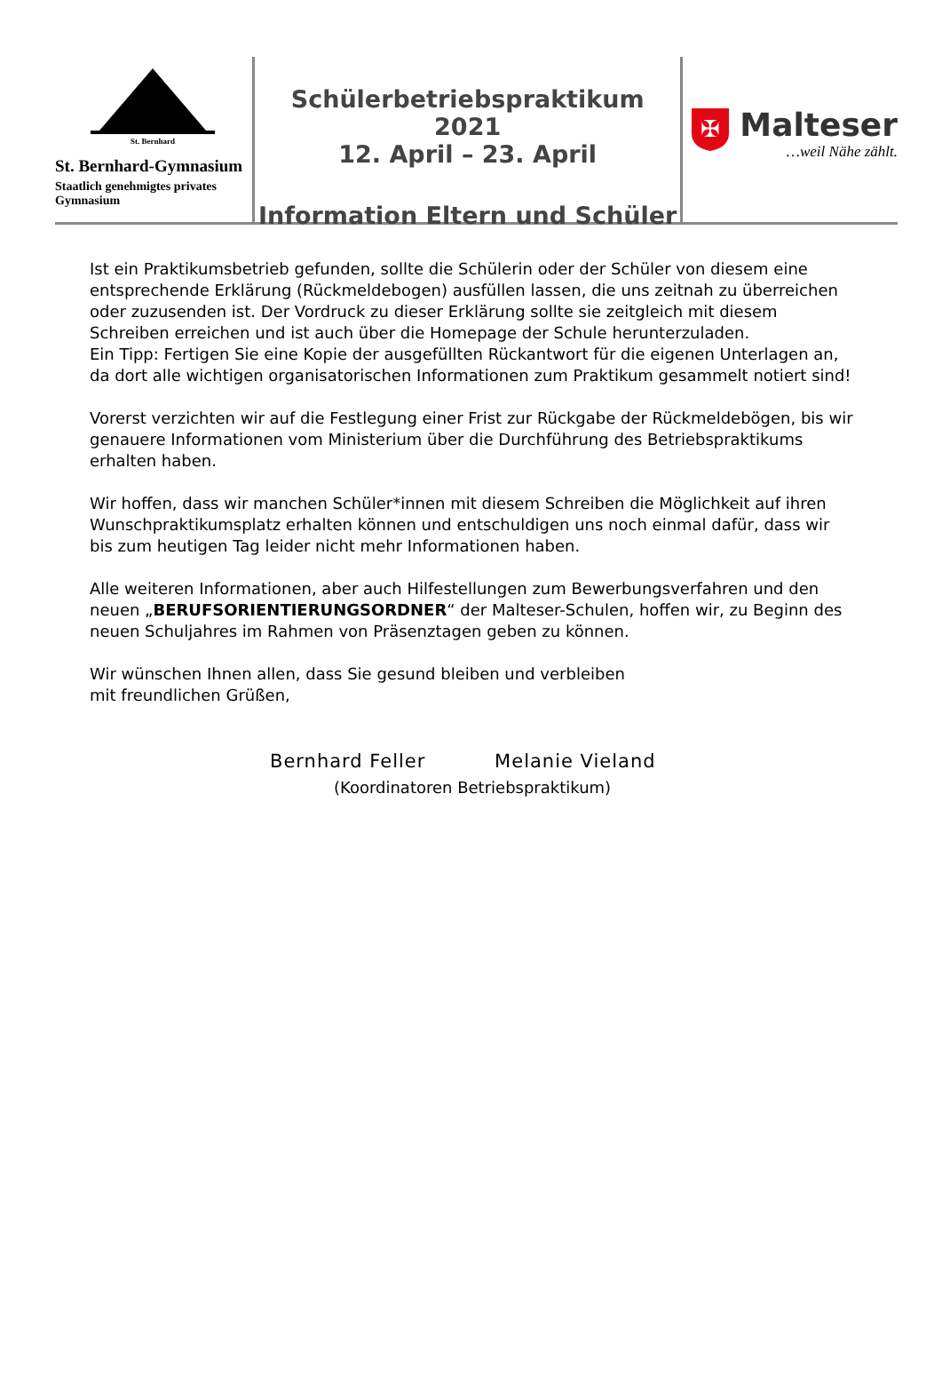St. Bernhard
St. Bernhard-Gymnasium
Staatlich genehmigtes privates Gymnasium
Schülerbetriebspraktikum 2021
12. April – 23. April
Information Eltern und Schüler
✠
Malteser
…weil Nähe zählt.
Ist ein Praktikumsbetrieb gefunden, sollte die Schülerin oder der Schüler von diesem eine entsprechende Erklärung (Rückmeldebogen) ausfüllen lassen, die uns zeitnah zu überreichen oder zuzusenden ist. Der Vordruck zu dieser Erklärung sollte sie zeitgleich mit diesem Schreiben erreichen und ist auch über die Homepage der Schule herunterzuladen.
Ein Tipp: Fertigen Sie eine Kopie der ausgefüllten Rückantwort für die eigenen Unterlagen an, da dort alle wichtigen organisatorischen Informationen zum Praktikum gesammelt notiert sind!
Vorerst verzichten wir auf die Festlegung einer Frist zur Rückgabe der Rückmeldebögen, bis wir genauere Informationen vom Ministerium über die Durchführung des Betriebspraktikums erhalten haben.
Wir hoffen, dass wir manchen Schüler*innen mit diesem Schreiben die Möglichkeit auf ihren Wunschpraktikumsplatz erhalten können und entschuldigen uns noch einmal dafür, dass wir bis zum heutigen Tag leider nicht mehr Informationen haben.
Alle weiteren Informationen, aber auch Hilfestellungen zum Bewerbungsverfahren und den neuen „BERUFSORIENTIERUNGSORDNER“ der Malteser-Schulen, hoffen wir, zu Beginn des neuen Schuljahres im Rahmen von Präsenztagen geben zu können.
Wir wünschen Ihnen allen, dass Sie gesund bleiben und verbleiben
mit freundlichen Grüßen,
Bernhard Feller Melanie Vieland
(Koordinatoren Betriebspraktikum)